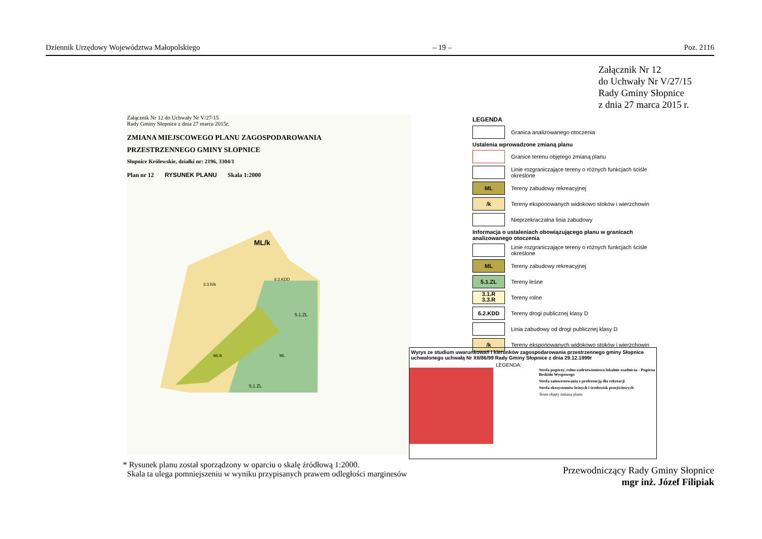Dziennik Urzędowy Województwa Małopolskiego – 19 – Poz. 2116
Załącznik Nr 12
do Uchwały Nr V/27/15
Rady Gminy Słopnice
z dnia 27 marca 2015 r.
Załącznik Nr 12 do Uchwały Nr V/27/15
Rady Gminy Słopnice z dnia 27 marca 2015r.
ZMIANA MIEJSCOWEGO PLANU ZAGOSPODAROWANIA
PRZESTRZENNEGO GMINY SŁOPNICE
Słopnice Królewskie, działki nr: 2196, 3304/1
Plan nr 12 RYSUNEK PLANU Skala 1:2000
ML/k
5.1.ZL
5.1.ZL
3.3.R/k
ML
ML/k
6.2.KDD
LEGENDA
Granica analizowanego otoczenia
Ustalenia wprowadzone zmianą planu
Granice terenu objętego zmianą planu
Linie rozgraniczające tereny o różnych funkcjach ściśle określone
ML
Tereny zabudowy rekreacyjnej
/k
Tereny eksponowanych widokowo stoków i wierzchowin
Nieprzekraczalna linia zabudowy
Informacja o ustaleniach obowiązującego planu w granicach analizowanego otoczenia
Linie rozgraniczające tereny o różnych funkcjach ściśle określone
ML
Tereny zabudowy rekreacyjnej
5.1.ZL
Tereny leśne
3.1.R
3.3.R
Tereny rolne
6.2.KDD
Tereny drogi publicznej klasy D
Linia zabudowy od drogi publicznej klasy D
/k
Tereny eksponowanych widokowo stoków i wierzchowin
Wyrys ze studium uwarunkowań i kierunków zagospodarowania przestrzennego gminy Słopnice uchwalonego uchwałą Nr XII/86/99 Rady Gminy Słopnice z dnia 29.12.1999r
LEGENDA:
Strefa pogórzy, rolno-zadrzewieniowa lokalnie osadnicza - Pogórza Beskidu Wyspowego
Strefa zainwestowania z preferencją dla rekreacji
Strefa ekosystemów leśnych i środowisk przejściowych
Teren objęty zmianą planu
* Rysunek planu został sporządzony w oparciu o skalę źródłową 1:2000.
Skala ta ulega pomniejszeniu w wyniku przypisanych prawem odległości marginesów
Przewodniczący Rady Gminy Słopnice
mgr inż. Józef Filipiak